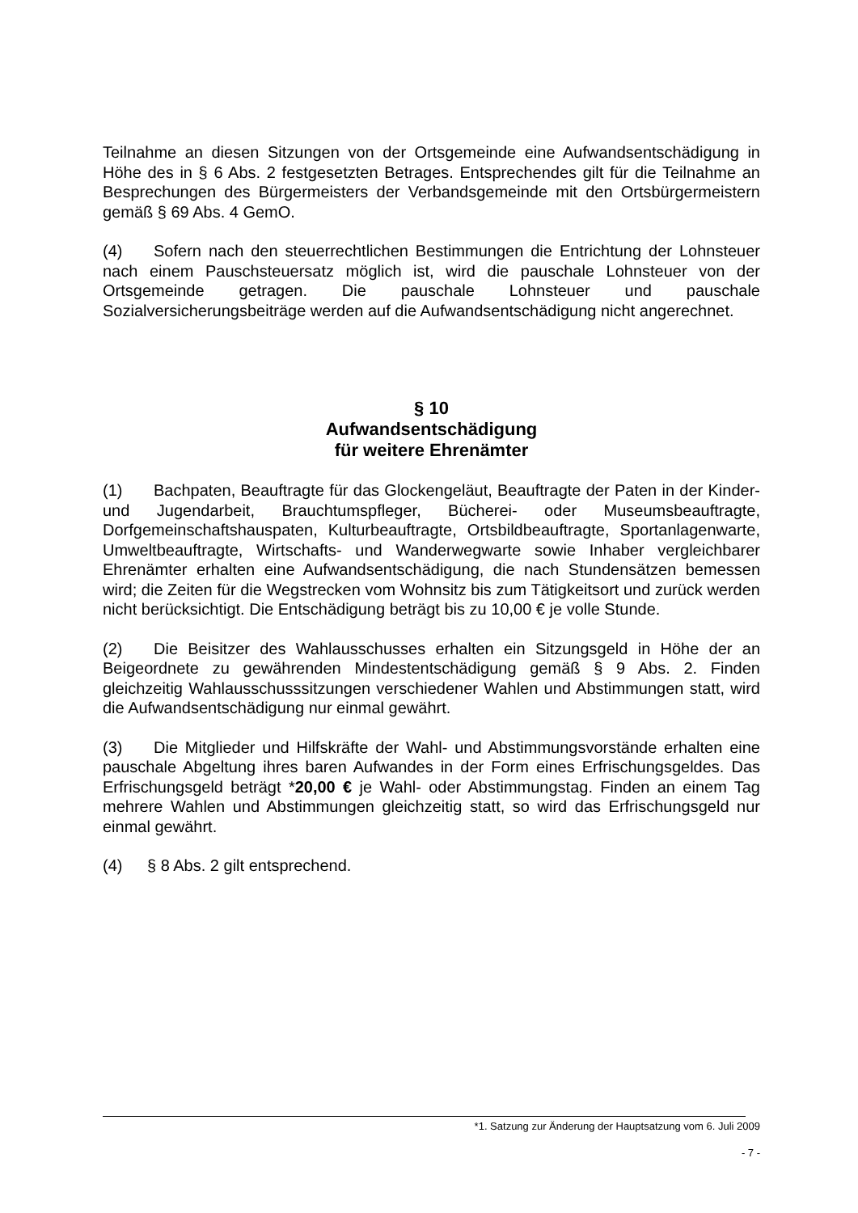Teilnahme an diesen Sitzungen von der Ortsgemeinde eine Aufwandsentschädigung in Höhe des in § 6 Abs. 2 festgesetzten Betrages. Entsprechendes gilt für die Teilnahme an Besprechungen des Bürgermeisters der Verbandsgemeinde mit den Ortsbürgermeistern gemäß § 69 Abs. 4 GemO.
(4) Sofern nach den steuerrechtlichen Bestimmungen die Entrichtung der Lohnsteuer nach einem Pauschsteuersatz möglich ist, wird die pauschale Lohnsteuer von der Ortsgemeinde getragen. Die pauschale Lohnsteuer und pauschale Sozialversicherungsbeiträge werden auf die Aufwandsentschädigung nicht angerechnet.
§ 10
Aufwandsentschädigung
für weitere Ehrenämter
(1) Bachpaten, Beauftragte für das Glockengeläut, Beauftragte der Paten in der Kinder- und Jugendarbeit, Brauchtumspfleger, Bücherei- oder Museumsbeauftragte, Dorfgemeinschaftshauspaten, Kulturbeauftragte, Ortsbildbeauftragte, Sportanlagenwarte, Umweltbeauftragte, Wirtschafts- und Wanderwegwarte sowie Inhaber vergleichbarer Ehrenämter erhalten eine Aufwandsentschädigung, die nach Stundensätzen bemessen wird; die Zeiten für die Wegstrecken vom Wohnsitz bis zum Tätigkeitsort und zurück werden nicht berücksichtigt. Die Entschädigung beträgt bis zu 10,00 € je volle Stunde.
(2) Die Beisitzer des Wahlausschusses erhalten ein Sitzungsgeld in Höhe der an Beigeordnete zu gewährenden Mindestentschädigung gemäß § 9 Abs. 2. Finden gleichzeitig Wahlausschusssitzungen verschiedener Wahlen und Abstimmungen statt, wird die Aufwandsentschädigung nur einmal gewährt.
(3) Die Mitglieder und Hilfskräfte der Wahl- und Abstimmungsvorstände erhalten eine pauschale Abgeltung ihres baren Aufwandes in der Form eines Erfrischungsgeldes. Das Erfrischungsgeld beträgt *20,00 € je Wahl- oder Abstimmungstag. Finden an einem Tag mehrere Wahlen und Abstimmungen gleichzeitig statt, so wird das Erfrischungsgeld nur einmal gewährt.
(4) § 8 Abs. 2 gilt entsprechend.
*1. Satzung zur Änderung der Hauptsatzung vom 6. Juli 2009
- 7 -